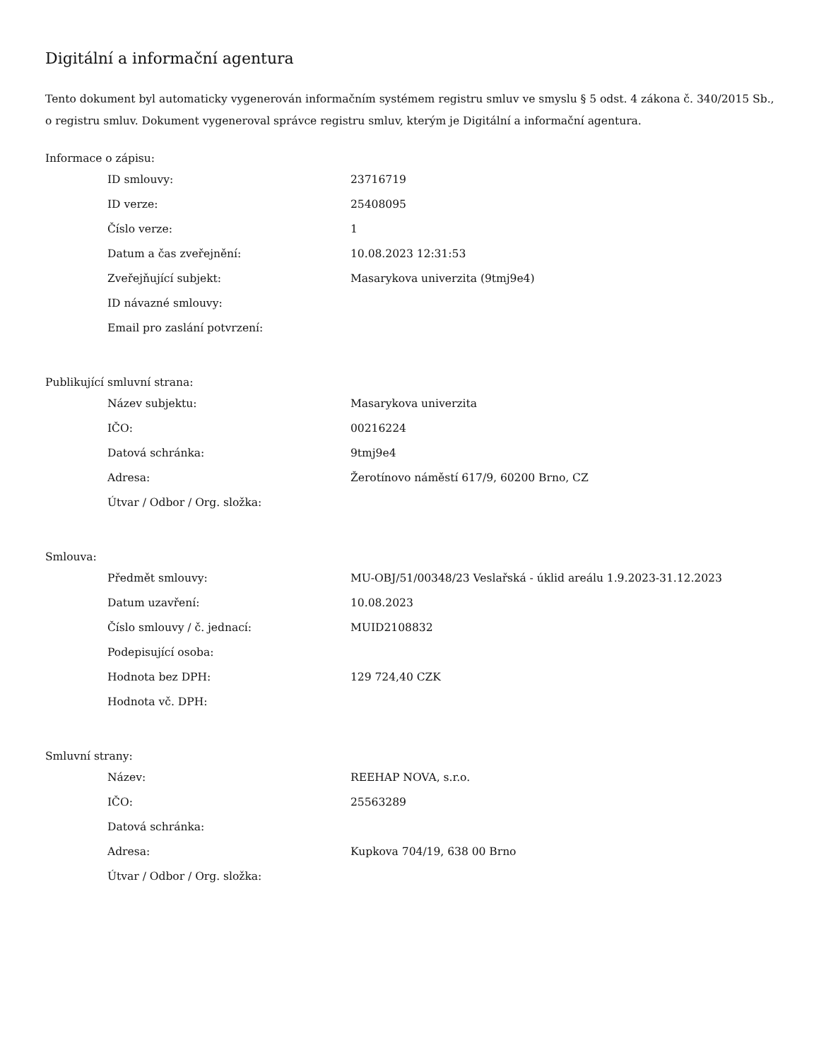Digitální a informační agentura
Tento dokument byl automaticky vygenerován informačním systémem registru smluv ve smyslu § 5 odst. 4 zákona č. 340/2015 Sb., o registru smluv. Dokument vygeneroval správce registru smluv, kterým je Digitální a informační agentura.
Informace o zápisu:
| ID smlouvy: | 23716719 |
| ID verze: | 25408095 |
| Číslo verze: | 1 |
| Datum a čas zveřejnění: | 10.08.2023 12:31:53 |
| Zveřejňující subjekt: | Masarykova univerzita (9tmj9e4) |
| ID návazné smlouvy: | |
| Email pro zaslání potvrzení: | |
Publikující smluvní strana:
| Název subjektu: | Masarykova univerzita |
| IČO: | 00216224 |
| Datová schránka: | 9tmj9e4 |
| Adresa: | Žerotínovo náměstí 617/9, 60200 Brno, CZ |
| Útvar / Odbor / Org. složka: | |
Smlouva:
| Předmět smlouvy: | MU-OBJ/51/00348/23 Veslařská - úklid areálu 1.9.2023-31.12.2023 |
| Datum uzavření: | 10.08.2023 |
| Číslo smlouvy / č. jednací: | MUID2108832 |
| Podepisující osoba: | |
| Hodnota bez DPH: | 129 724,40 CZK |
| Hodnota vč. DPH: | |
Smluvní strany:
| Název: | REEHAP NOVA, s.r.o. |
| IČO: | 25563289 |
| Datová schránka: | |
| Adresa: | Kupkova 704/19, 638 00 Brno |
| Útvar / Odbor / Org. složka: | |